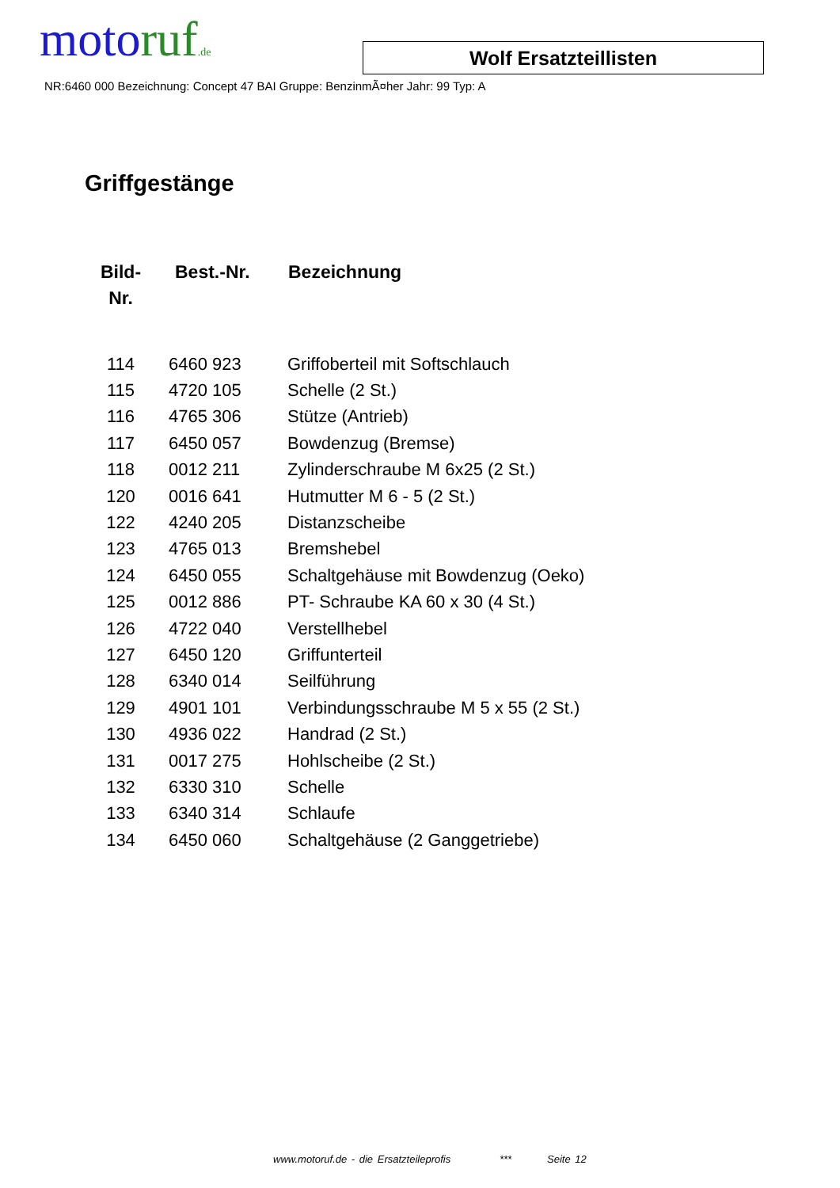moto ruf.de
Wolf Ersatzteillisten
NR:6460 000 Bezeichnung: Concept 47 BAI Gruppe: BenzinmÃ¤her Jahr: 99 Typ: A
Griffgestänge
| Bild- Nr. | Best.-Nr. | Bezeichnung |
| --- | --- | --- |
| 114 | 6460 923 | Griffoberteil mit Softschlauch |
| 115 | 4720 105 | Schelle (2 St.) |
| 116 | 4765 306 | Stütze (Antrieb) |
| 117 | 6450 057 | Bowdenzug (Bremse) |
| 118 | 0012 211 | Zylinderschraube M 6x25 (2 St.) |
| 120 | 0016 641 | Hutmutter M 6 - 5 (2 St.) |
| 122 | 4240 205 | Distanzscheibe |
| 123 | 4765 013 | Bremshebel |
| 124 | 6450 055 | Schaltgehäuse mit Bowdenzug (Oeko) |
| 125 | 0012 886 | PT- Schraube KA 60 x 30 (4 St.) |
| 126 | 4722 040 | Verstellhebel |
| 127 | 6450 120 | Griffunterteil |
| 128 | 6340 014 | Seilführung |
| 129 | 4901 101 | Verbindungsschraube M 5 x 55 (2 St.) |
| 130 | 4936 022 | Handrad (2 St.) |
| 131 | 0017 275 | Hohlscheibe (2 St.) |
| 132 | 6330 310 | Schelle |
| 133 | 6340 314 | Schlaufe |
| 134 | 6450 060 | Schaltgehäuse (2 Ganggetriebe) |
www.motoruf.de - die Ersatzteileprofis *** Seite 12